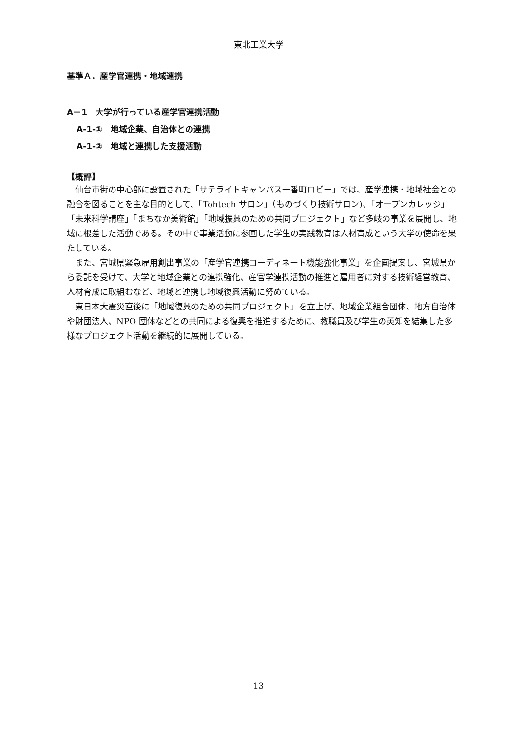東北工業大学
基準Ａ．産学官連携・地域連携
A－1　大学が行っている産学官連携活動
A-1-①　地域企業、自治体との連携
A-1-②　地域と連携した支援活動
【概評】
仙台市街の中心部に設置された「サテライトキャンパス一番町ロビー」では、産学連携・地域社会との融合を図ることを主な目的として、「Tohtech サロン」（ものづくり技術サロン)、「オープンカレッジ」「未来科学講座」「まちなか美術館」「地域振興のための共同プロジェクト」など多岐の事業を展開し、地域に根差した活動である。その中で事業活動に参画した学生の実践教育は人材育成という大学の使命を果たしている。
また、宮城県緊急雇用創出事業の「産学官連携コーディネート機能強化事業」を企画提案し、宮城県から委託を受けて、大学と地域企業との連携強化、産官学連携活動の推進と雇用者に対する技術経営教育、人材育成に取組むなど、地域と連携し地域復興活動に努めている。
東日本大震災直後に「地域復興のための共同プロジェクト」を立上げ、地域企業組合団体、地方自治体や財団法人、NPO 団体などとの共同による復興を推進するために、教職員及び学生の英知を結集した多様なプロジェクト活動を継続的に展開している。
13